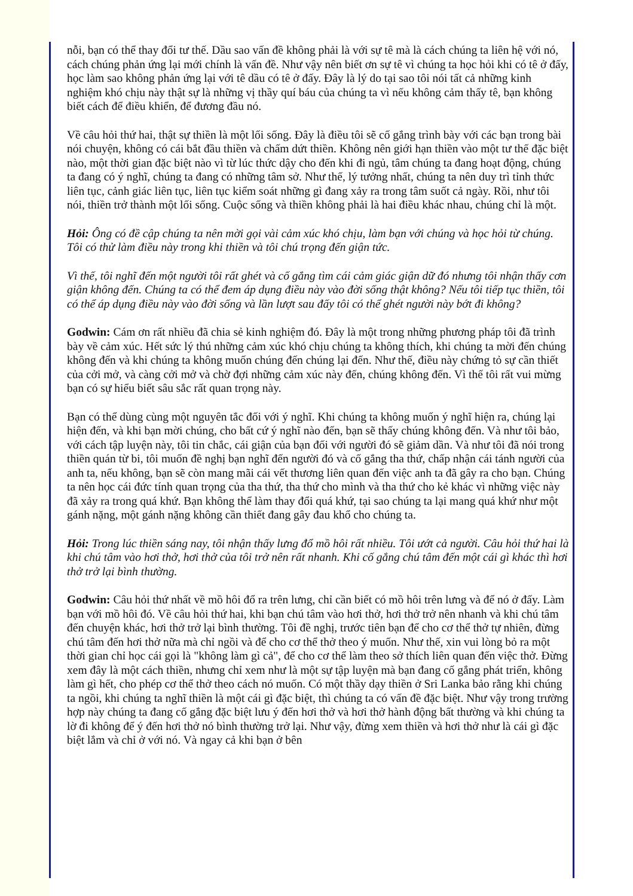nỗi, bạn có thể thay đổi tư thế. Dầu sao vấn đề không phải là với sự tê mà là cách chúng ta liên hệ với nó, cách chúng phản ứng lại mới chính là vấn đề. Như vậy nên biết ơn sự tê vì chúng ta học hỏi khi có tê ở đấy, học làm sao không phản ứng lại với tê dầu có tê ở đấy. Đây là lý do tại sao tôi nói tất cả những kinh nghiệm khó chịu này thật sự là những vị thầy quí báu của chúng ta vì nếu không cảm thấy tê, bạn không biết cách để điều khiển, để đương đầu nó.
Về câu hỏi thứ hai, thật sự thiền là một lối sống. Đây là điều tôi sẽ cố gắng trình bày với các bạn trong bài nói chuyện, không có cái bắt đầu thiền và chấm dứt thiền. Không nên giới hạn thiền vào một tư thế đặc biệt nào, một thời gian đặc biệt nào vì từ lúc thức dậy cho đến khi đi ngủ, tâm chúng ta đang hoạt động, chúng ta đang có ý nghĩ, chúng ta đang có những tâm sở. Như thế, lý tưởng nhất, chúng ta nên duy trì tỉnh thức liên tục, cảnh giác liên tục, liên tục kiểm soát những gì đang xảy ra trong tâm suốt cả ngày. Rồi, như tôi nói, thiền trở thành một lối sống. Cuộc sống và thiền không phải là hai điều khác nhau, chúng chỉ là một.
Hỏi: Ông có đề cập chúng ta nên mời gọi vài cảm xúc khó chịu, làm bạn với chúng và học hỏi từ chúng. Tôi có thử làm điều này trong khi thiền và tôi chú trọng đến giận tức.
Vì thế, tôi nghĩ đến một người tôi rất ghét và cố gắng tìm cái cảm giác giận dữ đó nhưng tôi nhận thấy cơn giận không đến. Chúng ta có thể đem áp dụng điều này vào đời sống thật không? Nếu tôi tiếp tục thiền, tôi có thể áp dụng điều này vào đời sống và lần lượt sau đấy tôi có thể ghét người này bớt đi không?
Godwin: Cám ơn rất nhiều đã chia sẻ kinh nghiệm đó. Đây là một trong những phương pháp tôi đã trình bày về cảm xúc. Hết sức lý thú những cảm xúc khó chịu chúng ta không thích, khi chúng ta mời đến chúng không đến và khi chúng ta không muốn chúng đến chúng lại đến. Như thế, điều này chứng tỏ sự cần thiết của cởi mở, và càng cởi mở và chờ đợi những cảm xúc này đến, chúng không đến. Vì thế tôi rất vui mừng bạn có sự hiểu biết sâu sắc rất quan trọng này.
Bạn có thể dùng cùng một nguyên tắc đối với ý nghĩ. Khi chúng ta không muốn ý nghĩ hiện ra, chúng lại hiện đến, và khi bạn mời chúng, cho bất cứ ý nghĩ nào đến, bạn sẽ thấy chúng không đến. Và như tôi bảo, với cách tập luyện này, tôi tin chắc, cái giận của bạn đối với người đó sẽ giảm dần. Và như tôi đã nói trong thiền quán từ bi, tôi muốn đề nghị bạn nghĩ đến người đó và cố gắng tha thứ, chấp nhận cái tánh người của anh ta, nếu không, bạn sẽ còn mang mãi cái vết thương liên quan đến việc anh ta đã gây ra cho bạn. Chúng ta nên học cái đức tính quan trọng của tha thứ, tha thứ cho mình và tha thứ cho kẻ khác vì những việc này đã xảy ra trong quá khứ. Bạn không thể làm thay đổi quá khứ, tại sao chúng ta lại mang quá khứ như một gánh nặng, một gánh nặng không cần thiết đang gây đau khổ cho chúng ta.
Hỏi: Trong lúc thiền sáng nay, tôi nhận thấy lưng đổ mồ hôi rất nhiều. Tôi ướt cả người. Câu hỏi thứ hai là khi chú tâm vào hơi thở, hơi thở của tôi trở nên rất nhanh. Khi cố gắng chú tâm đến một cái gì khác thì hơi thở trở lại bình thường.
Godwin: Câu hỏi thứ nhất về mồ hôi đổ ra trên lưng, chỉ cần biết có mồ hôi trên lưng và để nó ở đấy. Làm bạn với mồ hôi đó. Về câu hỏi thứ hai, khi bạn chú tâm vào hơi thở, hơi thở trở nên nhanh và khi chú tâm đến chuyện khác, hơi thở trở lại bình thường. Tôi đề nghị, trước tiên bạn để cho cơ thể thở tự nhiên, đừng chú tâm đến hơi thở nữa mà chỉ ngồi và để cho cơ thể thở theo ý muốn. Như thế, xin vui lòng bỏ ra một thời gian chỉ học cái gọi là "không làm gì cả", để cho cơ thể làm theo sở thích liên quan đến việc thở. Đừng xem đây là một cách thiền, nhưng chỉ xem như là một sự tập luyện mà bạn đang cố gắng phát triển, không làm gì hết, cho phép cơ thể thở theo cách nó muốn. Có một thầy dạy thiền ở Sri Lanka bảo rằng khi chúng ta ngồi, khi chúng ta nghĩ thiền là một cái gì đặc biệt, thì chúng ta có vấn đề đặc biệt. Như vậy trong trường hợp này chúng ta đang cố gắng đặc biệt lưu ý đến hơi thở và hơi thở hành động bất thường và khi chúng ta lờ đi không để ý đến hơi thở nó bình thường trở lại. Như vậy, đừng xem thiền và hơi thở như là cái gì đặc biệt lắm và chỉ ở với nó. Và ngay cả khi bạn ở bên